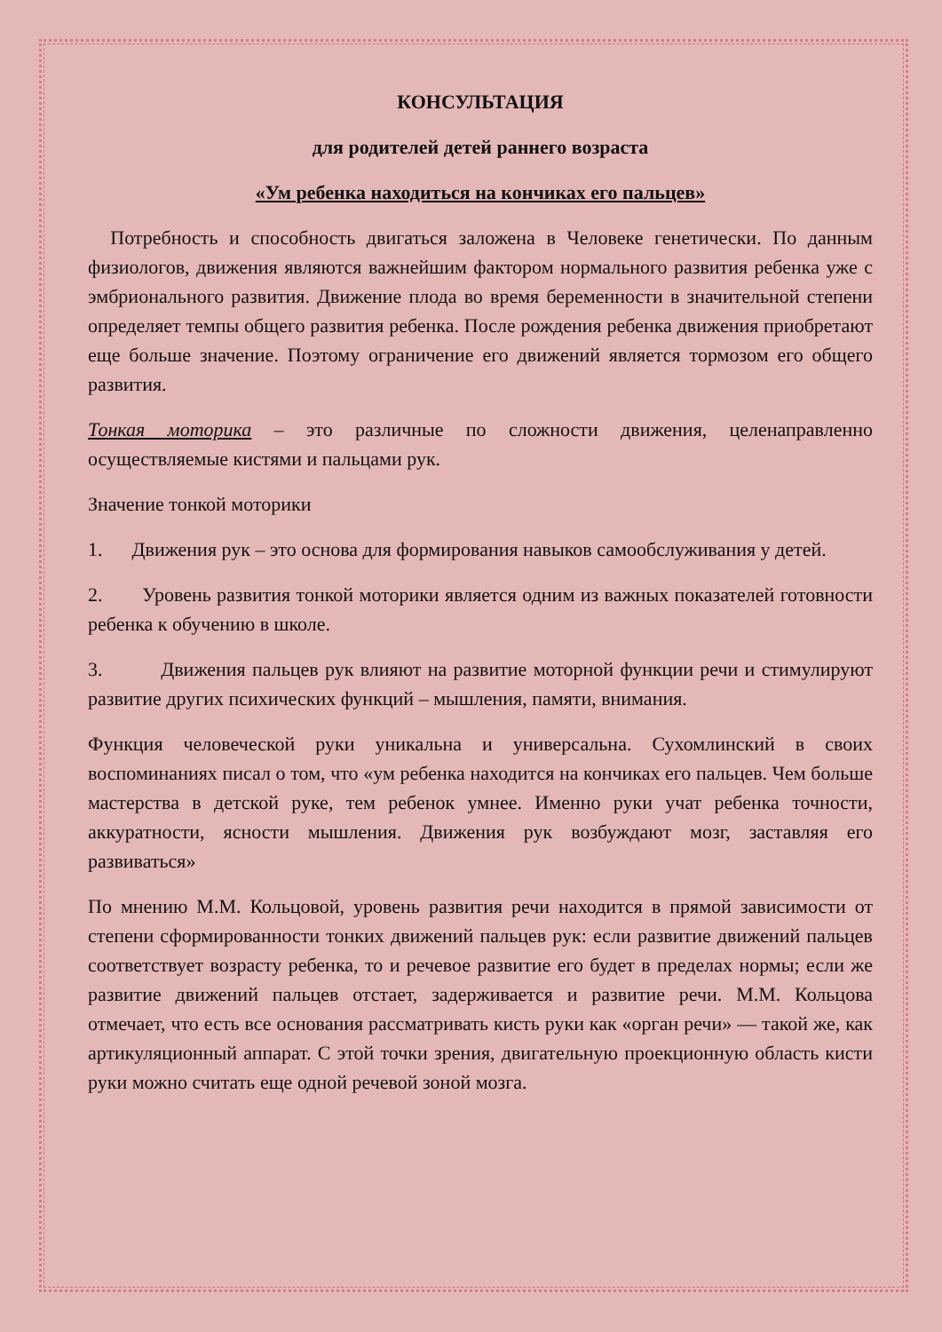КОНСУЛЬТАЦИЯ
для родителей детей раннего возраста
«Ум ребенка находиться на кончиках его пальцев»
Потребность и способность двигаться заложена в Человеке генетически. По данным физиологов, движения являются важнейшим фактором нормального развития ребенка уже с эмбрионального развития. Движение плода во время беременности в значительной степени определяет темпы общего развития ребенка. После рождения ребенка движения приобретают еще больше значение. Поэтому ограничение его движений является тормозом его общего развития.
Тонкая моторика – это различные по сложности движения, целенаправленно осуществляемые кистями и пальцами рук.
Значение тонкой моторики
1. Движения рук – это основа для формирования навыков самообслуживания у детей.
2. Уровень развития тонкой моторики является одним из важных показателей готовности ребенка к обучению в школе.
3. Движения пальцев рук влияют на развитие моторной функции речи и стимулируют развитие других психических функций – мышления, памяти, внимания.
Функция человеческой руки уникальна и универсальна. Сухомлинский в своих воспоминаниях писал о том, что «ум ребенка находится на кончиках его пальцев. Чем больше мастерства в детской руке, тем ребенок умнее. Именно руки учат ребенка точности, аккуратности, ясности мышления. Движения рук возбуждают мозг, заставляя его развиваться»
По мнению М.М. Кольцовой, уровень развития речи находится в прямой зависимости от степени сформированности тонких движений пальцев рук: если развитие движений пальцев соответствует возрасту ребенка, то и речевое развитие его будет в пределах нормы; если же развитие движений пальцев отстает, задерживается и развитие речи. М.М. Кольцова отмечает, что есть все основания рассматривать кисть руки как «орган речи» — такой же, как артикуляционный аппарат. С этой точки зрения, двигательную проекционную область кисти руки можно считать еще одной речевой зоной мозга.